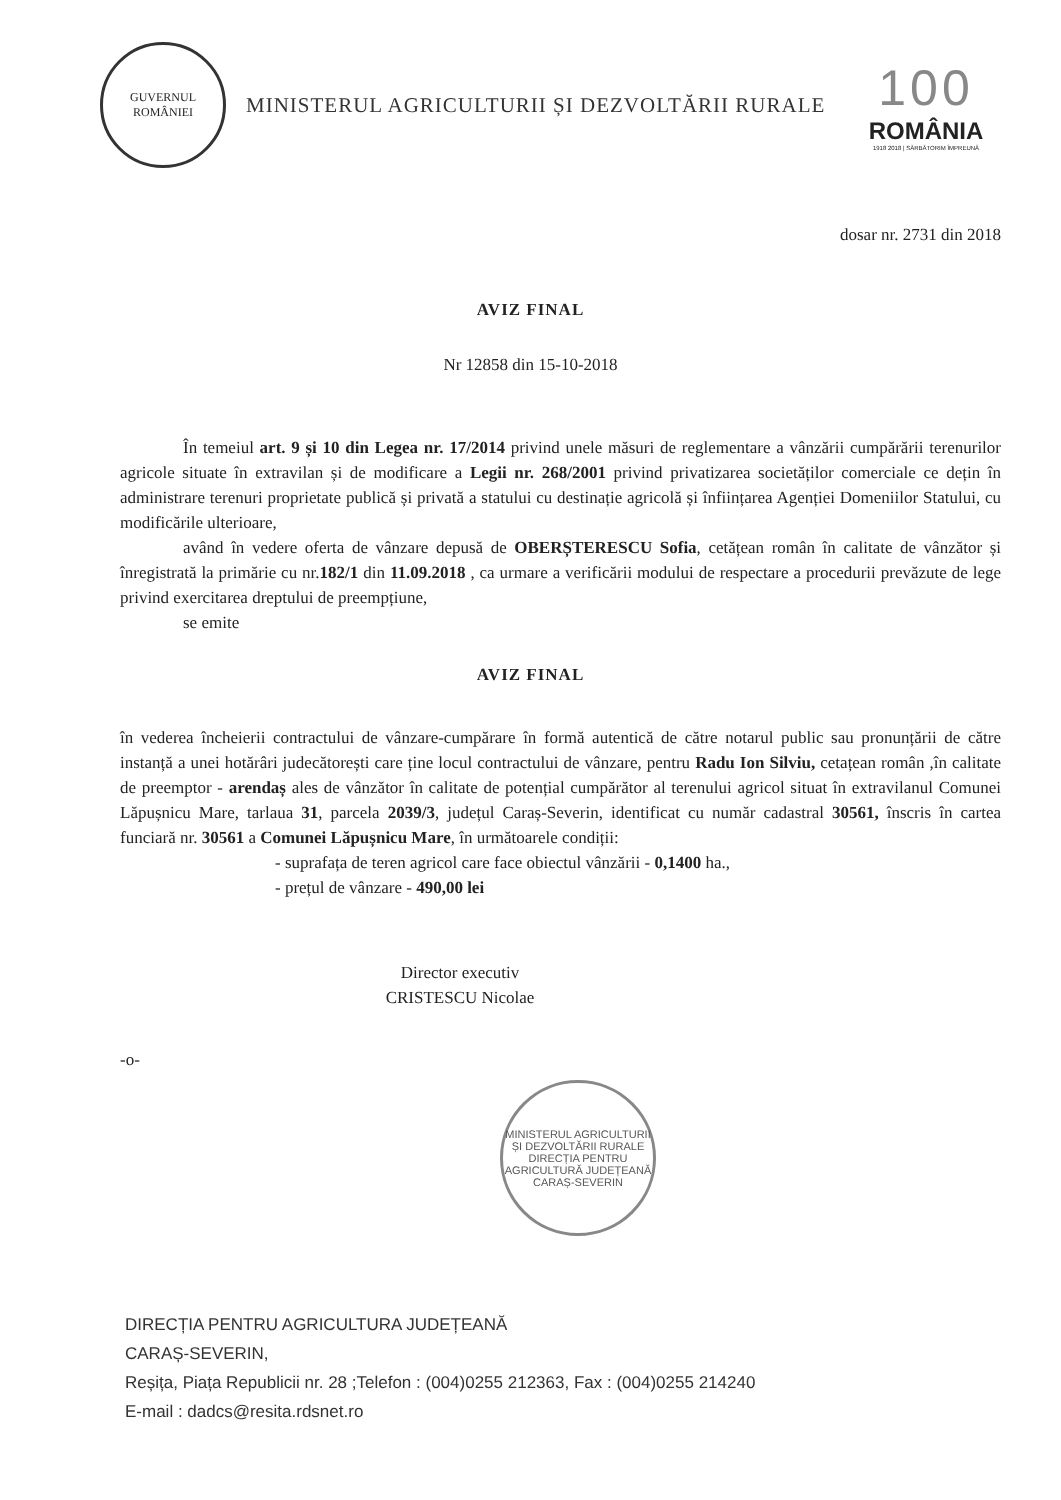GUVERNUL
ROMÂNIEI
MINISTERUL AGRICULTURII ȘI DEZVOLTĂRII RURALE
100
ROMÂNIA
1918 2018 | SĂRBĂTORIM ÎMPREUNĂ
dosar nr. 2731 din 2018
AVIZ FINAL
Nr 12858 din 15-10-2018
În temeiul art. 9 și 10 din Legea nr. 17/2014 privind unele măsuri de reglementare a vânzării cumpărării terenurilor agricole situate în extravilan și de modificare a Legii nr. 268/2001 privind privatizarea societăților comerciale ce dețin în administrare terenuri proprietate publică și privată a statului cu destinație agricolă și înființarea Agenției Domeniilor Statului, cu modificările ulterioare,
având în vedere oferta de vânzare depusă de OBERȘTERESCU Sofia, cetățean român în calitate de vânzător și înregistrată la primărie cu nr.182/1 din 11.09.2018 , ca urmare a verificării modului de respectare a procedurii prevăzute de lege privind exercitarea dreptului de preempțiune,
se emite
AVIZ FINAL
în vederea încheierii contractului de vânzare-cumpărare în formă autentică de către notarul public sau pronunțării de către instanță a unei hotărâri judecătorești care ține locul contractului de vânzare, pentru Radu Ion Silviu, cetațean român ,în calitate de preemptor - arendaș ales de vânzător în calitate de potențial cumpărător al terenului agricol situat în extravilanul Comunei Lăpușnicu Mare, tarlaua 31, parcela 2039/3, județul Caraș-Severin, identificat cu număr cadastral 30561, înscris în cartea funciară nr. 30561 a Comunei Lăpușnicu Mare, în următoarele condiții:
- suprafața de teren agricol care face obiectul vânzării - 0,1400 ha.,
- prețul de vânzare - 490,00 lei
Director executiv
CRISTESCU Nicolae
-o-
MINISTERUL AGRICULTURII ȘI DEZVOLTĂRII RURALE
DIRECȚIA PENTRU AGRICULTURĂ JUDEȚEANĂ CARAȘ-SEVERIN
DIRECȚIA PENTRU AGRICULTURA JUDEȚEANĂ
CARAȘ-SEVERIN,
Reșița, Piața Republicii nr. 28 ;Telefon : (004)0255 212363, Fax : (004)0255 214240
E-mail : dadcs@resita.rdsnet.ro